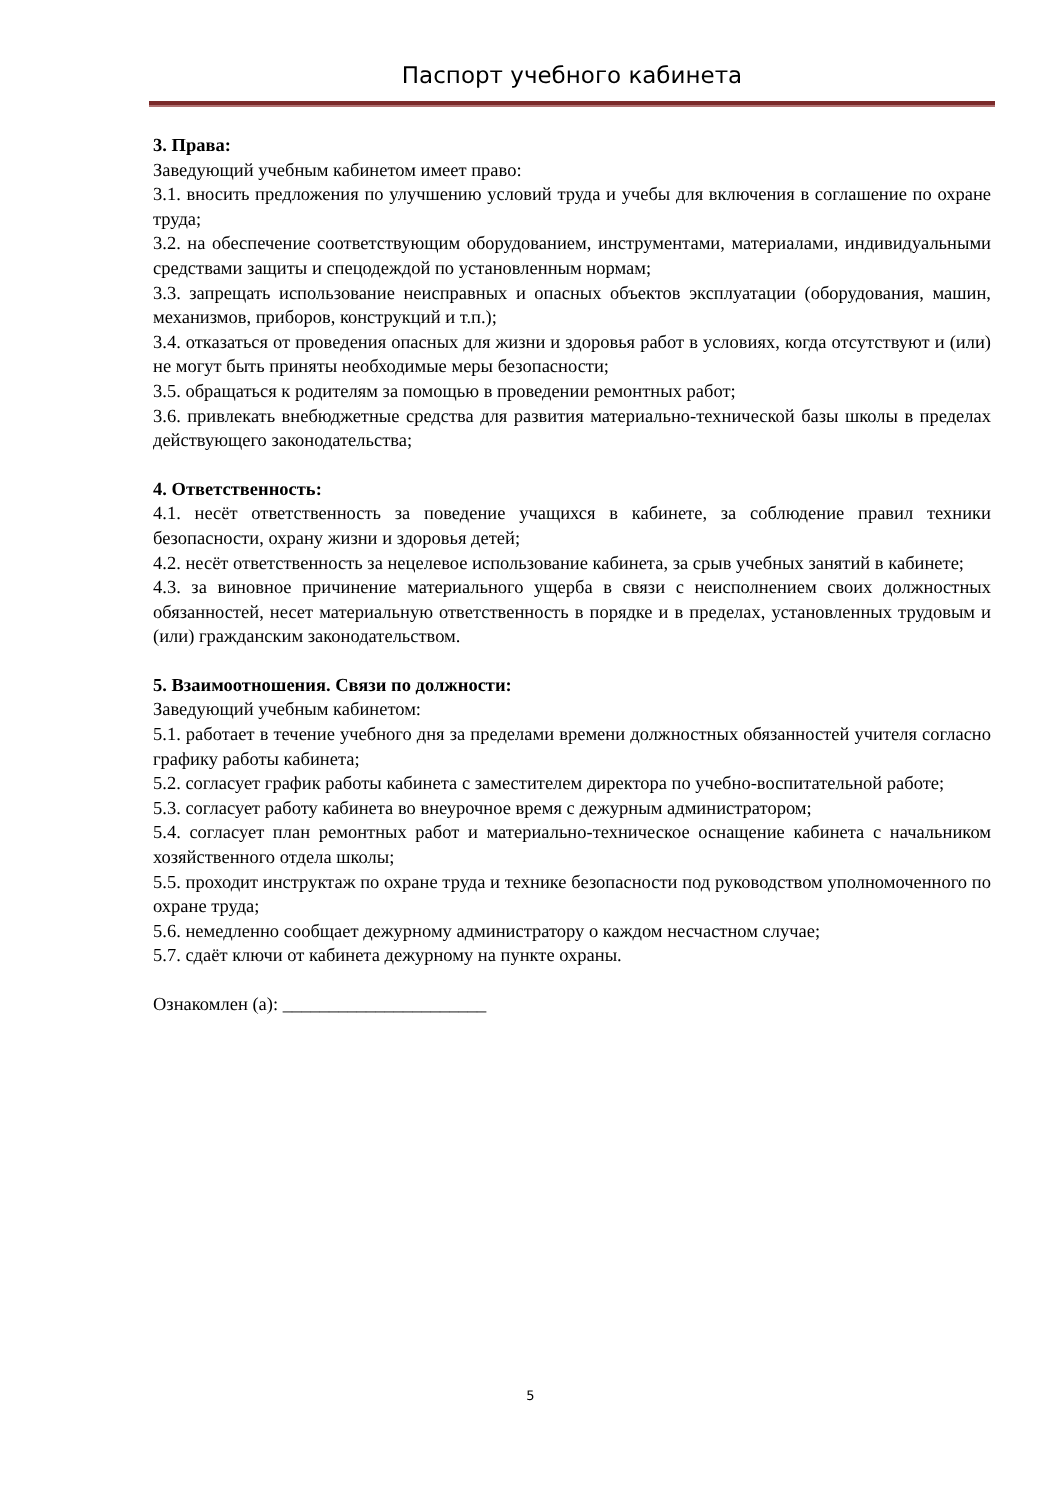Паспорт учебного кабинета
3. Права:
Заведующий учебным кабинетом имеет право:
3.1. вносить предложения по улучшению условий труда и учебы для включения в соглашение по охране труда;
3.2. на обеспечение соответствующим оборудованием, инструментами, материалами, индивидуальными средствами защиты и спецодеждой по установленным нормам;
3.3. запрещать использование неисправных и опасных объектов эксплуатации (оборудования, машин, механизмов, приборов, конструкций и т.п.);
3.4. отказаться от проведения опасных для жизни и здоровья работ в условиях, когда отсутствуют и (или) не могут быть приняты необходимые меры безопасности;
3.5. обращаться к родителям за помощью в проведении ремонтных работ;
3.6. привлекать внебюджетные средства для развития материально-технической базы школы в пределах действующего законодательства;
4. Ответственность:
4.1. несёт ответственность за поведение учащихся в кабинете, за соблюдение правил техники безопасности, охрану жизни и здоровья детей;
4.2. несёт ответственность за нецелевое использование кабинета, за срыв учебных занятий в кабинете;
4.3. за виновное причинение материального ущерба в связи с неисполнением своих должностных обязанностей, несет материальную ответственность в порядке и в пределах, установленных трудовым и (или) гражданским законодательством.
5. Взаимоотношения. Связи по должности:
Заведующий учебным кабинетом:
5.1. работает в течение учебного дня за пределами времени должностных обязанностей учителя согласно графику работы кабинета;
5.2. согласует график работы кабинета с заместителем директора по учебно-воспитательной работе;
5.3. согласует работу кабинета во внеурочное время с дежурным администратором;
5.4. согласует план ремонтных работ и материально-техническое оснащение кабинета с начальником хозяйственного отдела школы;
5.5. проходит инструктаж по охране труда и технике безопасности под руководством уполномоченного по охране труда;
5.6. немедленно сообщает дежурному администратору о каждом несчастном случае;
5.7. сдаёт ключи от кабинета дежурному на пункте охраны.
Ознакомлен (а): ______________________
5